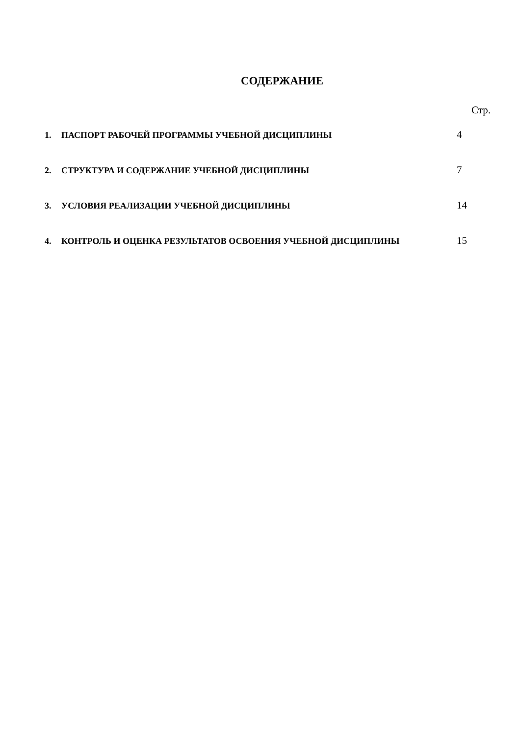СОДЕРЖАНИЕ
Стр.
1. ПАСПОРТ РАБОЧЕЙ ПРОГРАММЫ УЧЕБНОЙ ДИСЦИПЛИНЫ 4
2. СТРУКТУРА И СОДЕРЖАНИЕ УЧЕБНОЙ ДИСЦИПЛИНЫ 7
3. УСЛОВИЯ РЕАЛИЗАЦИИ УЧЕБНОЙ ДИСЦИПЛИНЫ 14
4. КОНТРОЛЬ И ОЦЕНКА РЕЗУЛЬТАТОВ ОСВОЕНИЯ УЧЕБНОЙ ДИСЦИПЛИНЫ 15